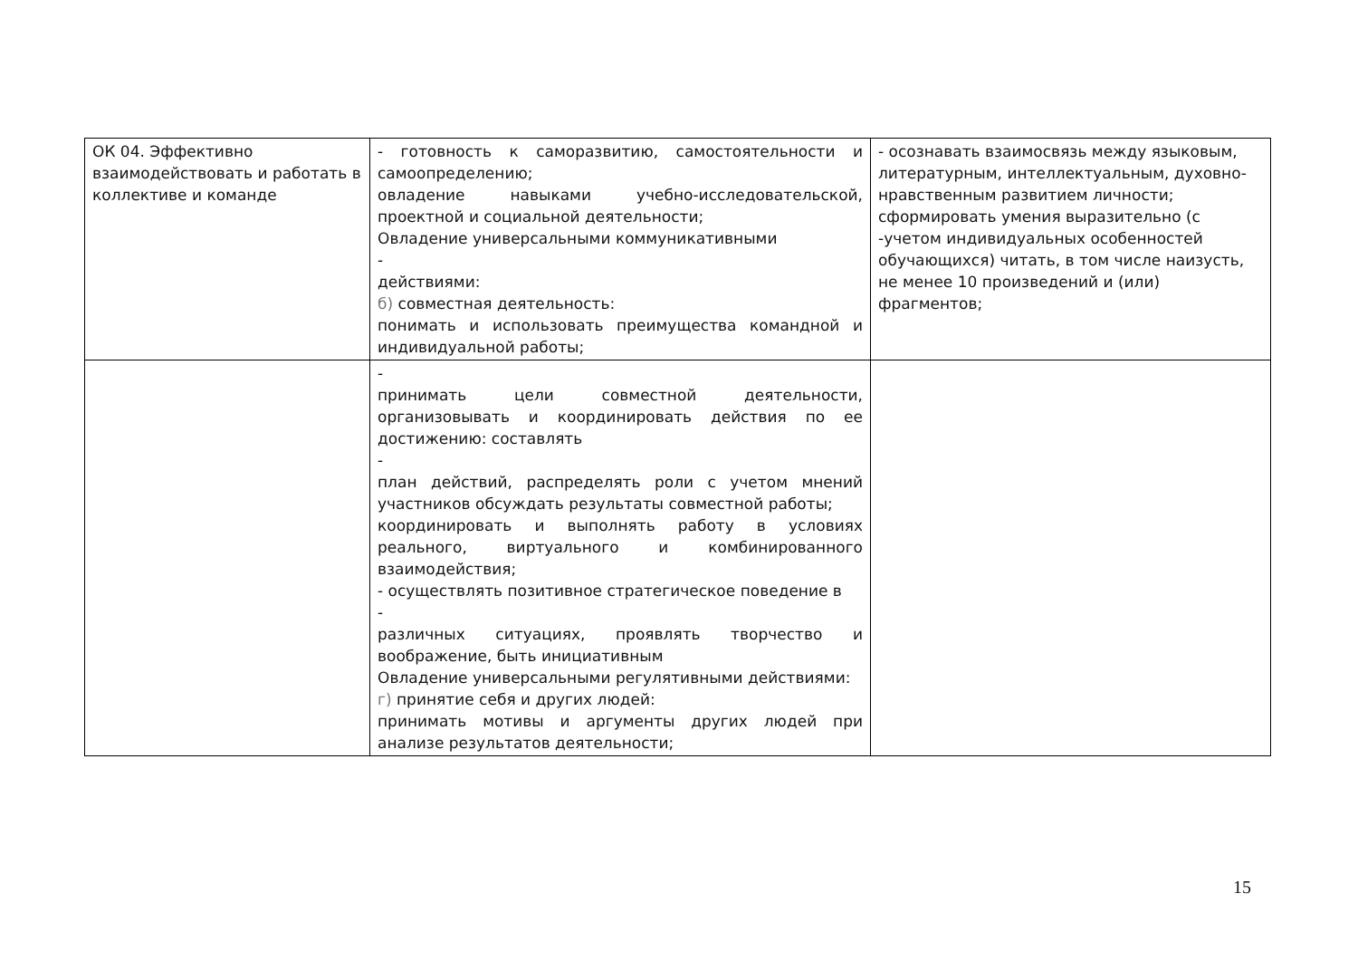| ОК 04. Эффективно взаимодействовать и работать в коллективе и команде | - готовность к саморазвитию, самостоятельности и самоопределению; овладение навыками учебно-исследовательской, проектной и социальной деятельности; Овладение универсальными коммуникативными - действиями: б) совместная деятельность: понимать и использовать преимущества командной и индивидуальной работы; | - осознавать взаимосвязь между языковым, литературным, интеллектуальным, духовно-нравственным развитием личности; сформировать умения выразительно (с -учетом индивидуальных особенностей обучающихся) читать, в том числе наизусть, не менее 10 произведений и (или) фрагментов; |
| | - принимать цели совместной деятельности, организовывать и координировать действия по ее достижению: составлять - план действий, распределять роли с учетом мнений участников обсуждать результаты совместной работы; координировать и выполнять работу в условиях реального, виртуального и комбинированного взаимодействия; - осуществлять позитивное стратегическое поведение в - различных ситуациях, проявлять творчество и воображение, быть инициативным Овладение универсальными регулятивными действиями: г) принятие себя и других людей: принимать мотивы и аргументы других людей при анализе результатов деятельности; | |
15